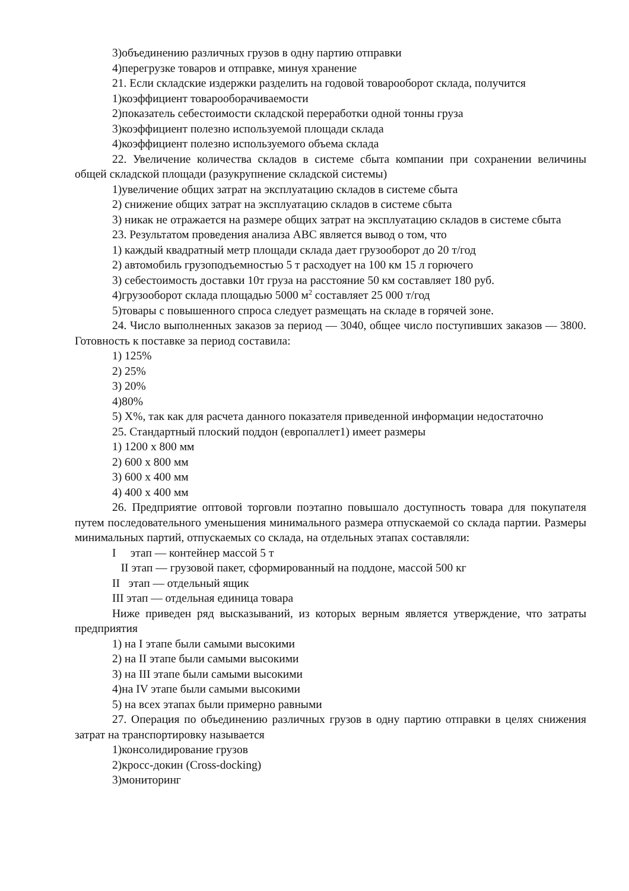3)объединению различных грузов в одну партию отправки
4)перегрузке товаров и отправке, минуя хранение
21. Если складские издержки разделить на годовой товарооборот склада, получится
1)коэффициент товарооборачиваемости
2)показатель себестоимости складской переработки одной тонны груза
3)коэффициент полезно используемой площади склада
4)коэффициент полезно используемого объема склада
22. Увеличение количества складов в системе сбыта компании при сохранении величины общей складской площади (разукрупнение складской системы)
1)увеличение общих затрат на эксплуатацию складов в системе сбыта
2) снижение общих затрат на эксплуатацию складов в системе сбыта
3) никак не отражается на размере общих затрат на эксплуатацию складов в системе сбыта
23. Результатом проведения анализа ABC является вывод о том, что
1) каждый квадратный метр площади склада дает грузооборот до 20 т/год
2) автомобиль грузоподъемностью 5 т расходует на 100 км 15 л горючего
3) себестоимость доставки 10т груза на расстояние 50 км составляет 180 руб.
4)грузооборот склада площадью 5000 м<sup>2</sup> составляет 25 000 т/год
5)товары с повышенного спроса следует размещать на складе в горячей зоне.
24. Число выполненных заказов за период — 3040, общее число поступивших заказов — 3800. Готовность к поставке за период составила:
1) 125%
2) 25%
3) 20%
4)80%
5) Х%, так как для расчета данного показателя приведенной информации недостаточно
25. Стандартный плоский поддон (европаллет1) имеет размеры
1) 1200 х 800 мм
2) 600 х 800 мм
3) 600 х 400 мм
4) 400 х 400 мм
26. Предприятие оптовой торговли поэтапно повышало доступность товара для покупателя путем последовательного уменьшения минимального размера отпускаемой со склада партии. Размеры минимальных партий, отпускаемых со склада, на отдельных этапах составляли:
I этап — контейнер массой 5 т
II этап — грузовой пакет, сформированный на поддоне, массой 500 кг
II этап — отдельный ящик
III этап — отдельная единица товара
Ниже приведен ряд высказываний, из которых верным является утверждение, что затраты предприятия
1) на I этапе были самыми высокими
2) на II этапе были самыми высокими
3) на III этапе были самыми высокими
4)на IV этапе были самыми высокими
5) на всех этапах были примерно равными
27. Операция по объединению различных грузов в одну партию отправки в целях снижения затрат на транспортировку называется
1)консолидирование грузов
2)кросс-докин (Cross-docking)
3)мониторинг